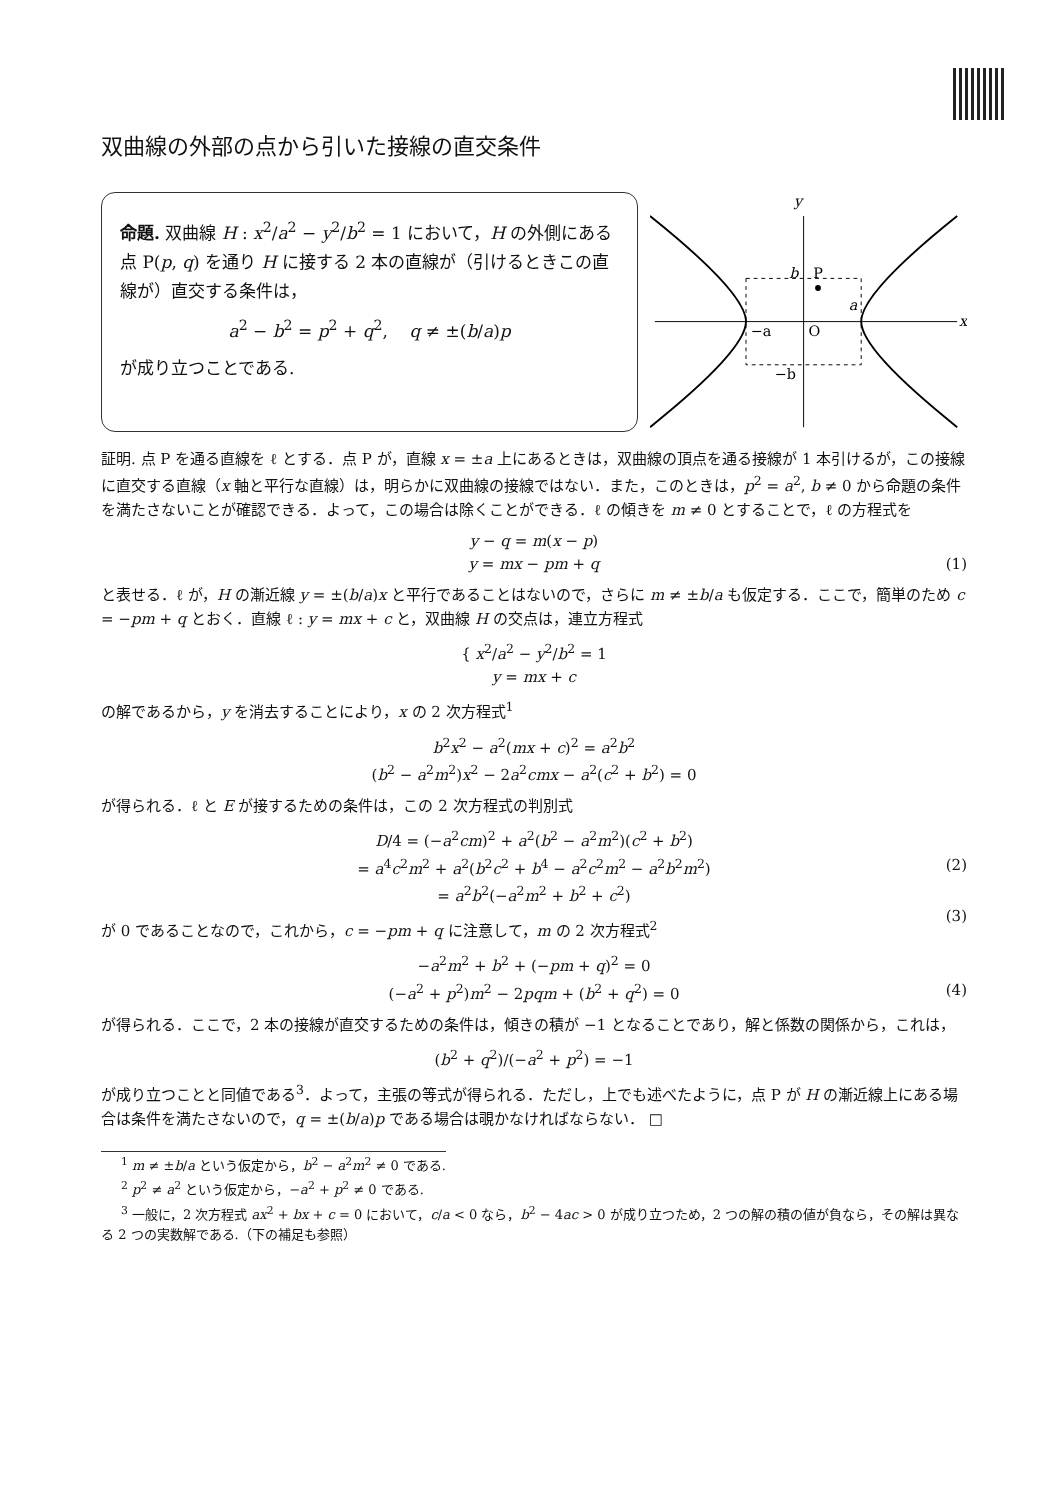双曲線の外部の点から引いた接線の直交条件
命題. 双曲線 H : x<sup>2</sup>/a<sup>2</sup> − y<sup>2</sup>/b<sup>2</sup> = 1 において，H の外側にある点 P(p, q) を通り H に接する 2 本の直線が（引けるときこの直線が）直交する条件は，
a<sup>2</sup> − b<sup>2</sup> = p<sup>2</sup> + q<sup>2</sup>, q ≠ ±(b/a)p
が成り立つことである.
y
x
O
P
b
a
−a
−b
証明. 点 P を通る直線を ℓ とする．点 P が，直線 x = ±a 上にあるときは，双曲線の頂点を通る接線が 1 本引けるが，この接線に直交する直線（x 軸と平行な直線）は，明らかに双曲線の接線ではない．また，このときは，p<sup>2</sup> = a<sup>2</sup>, b ≠ 0 から命題の条件を満たさないことが確認できる．よって，この場合は除くことができる．ℓ の傾きを m ≠ 0 とすることで，ℓ の方程式を
y − q = m(x − p)
y = mx − pm + q (1)
と表せる．ℓ が，H の漸近線 y = ±(b/a)x と平行であることはないので，さらに m ≠ ±b/a も仮定する．ここで，簡単のため c = −pm + q とおく．直線 ℓ : y = mx + c と，双曲線 H の交点は，連立方程式
{ x<sup>2</sup>/a<sup>2</sup> − y<sup>2</sup>/b<sup>2</sup> = 1
y = mx + c
の解であるから，y を消去することにより，x の 2 次方程式<sup>1</sup>
b<sup>2</sup>x<sup>2</sup> − a<sup>2</sup>(mx + c)<sup>2</sup> = a<sup>2</sup>b<sup>2</sup>
(b<sup>2</sup> − a<sup>2</sup>m<sup>2</sup>)x<sup>2</sup> − 2a<sup>2</sup>cmx − a<sup>2</sup>(c<sup>2</sup> + b<sup>2</sup>) = 0
が得られる．ℓ と E が接するための条件は，この 2 次方程式の判別式
D/4 = (−a<sup>2</sup>cm)<sup>2</sup> + a<sup>2</sup>(b<sup>2</sup> − a<sup>2</sup>m<sup>2</sup>)(c<sup>2</sup> + b<sup>2</sup>)
= a<sup>4</sup>c<sup>2</sup>m<sup>2</sup> + a<sup>2</sup>(b<sup>2</sup>c<sup>2</sup> + b<sup>4</sup> − a<sup>2</sup>c<sup>2</sup>m<sup>2</sup> − a<sup>2</sup>b<sup>2</sup>m<sup>2</sup>) (2)
= a<sup>2</sup>b<sup>2</sup>(−a<sup>2</sup>m<sup>2</sup> + b<sup>2</sup> + c<sup>2</sup>) (3)
が 0 であることなので，これから，c = −pm + q に注意して，m の 2 次方程式<sup>2</sup>
−a<sup>2</sup>m<sup>2</sup> + b<sup>2</sup> + (−pm + q)<sup>2</sup> = 0
(−a<sup>2</sup> + p<sup>2</sup>)m<sup>2</sup> − 2pqm + (b<sup>2</sup> + q<sup>2</sup>) = 0 (4)
が得られる．ここで，2 本の接線が直交するための条件は，傾きの積が −1 となることであり，解と係数の関係から，これは，
(b<sup>2</sup> + q<sup>2</sup>)/(−a<sup>2</sup> + p<sup>2</sup>) = −1
が成り立つことと同値である<sup>3</sup>．よって，主張の等式が得られる．ただし，上でも述べたように，点 P が H の漸近線上にある場合は条件を満たさないので，q = ±(b/a)p である場合は覗かなければならない． □
<sup>1</sup> m ≠ ±b/a という仮定から，b<sup>2</sup> − a<sup>2</sup>m<sup>2</sup> ≠ 0 である.
<sup>2</sup> p<sup>2</sup> ≠ a<sup>2</sup> という仮定から，−a<sup>2</sup> + p<sup>2</sup> ≠ 0 である.
<sup>3</sup> 一般に，2 次方程式 ax<sup>2</sup> + bx + c = 0 において，c/a < 0 なら，b<sup>2</sup> − 4ac > 0 が成り立つため，2 つの解の積の値が負なら，その解は異なる 2 つの実数解である.（下の補足も参照）